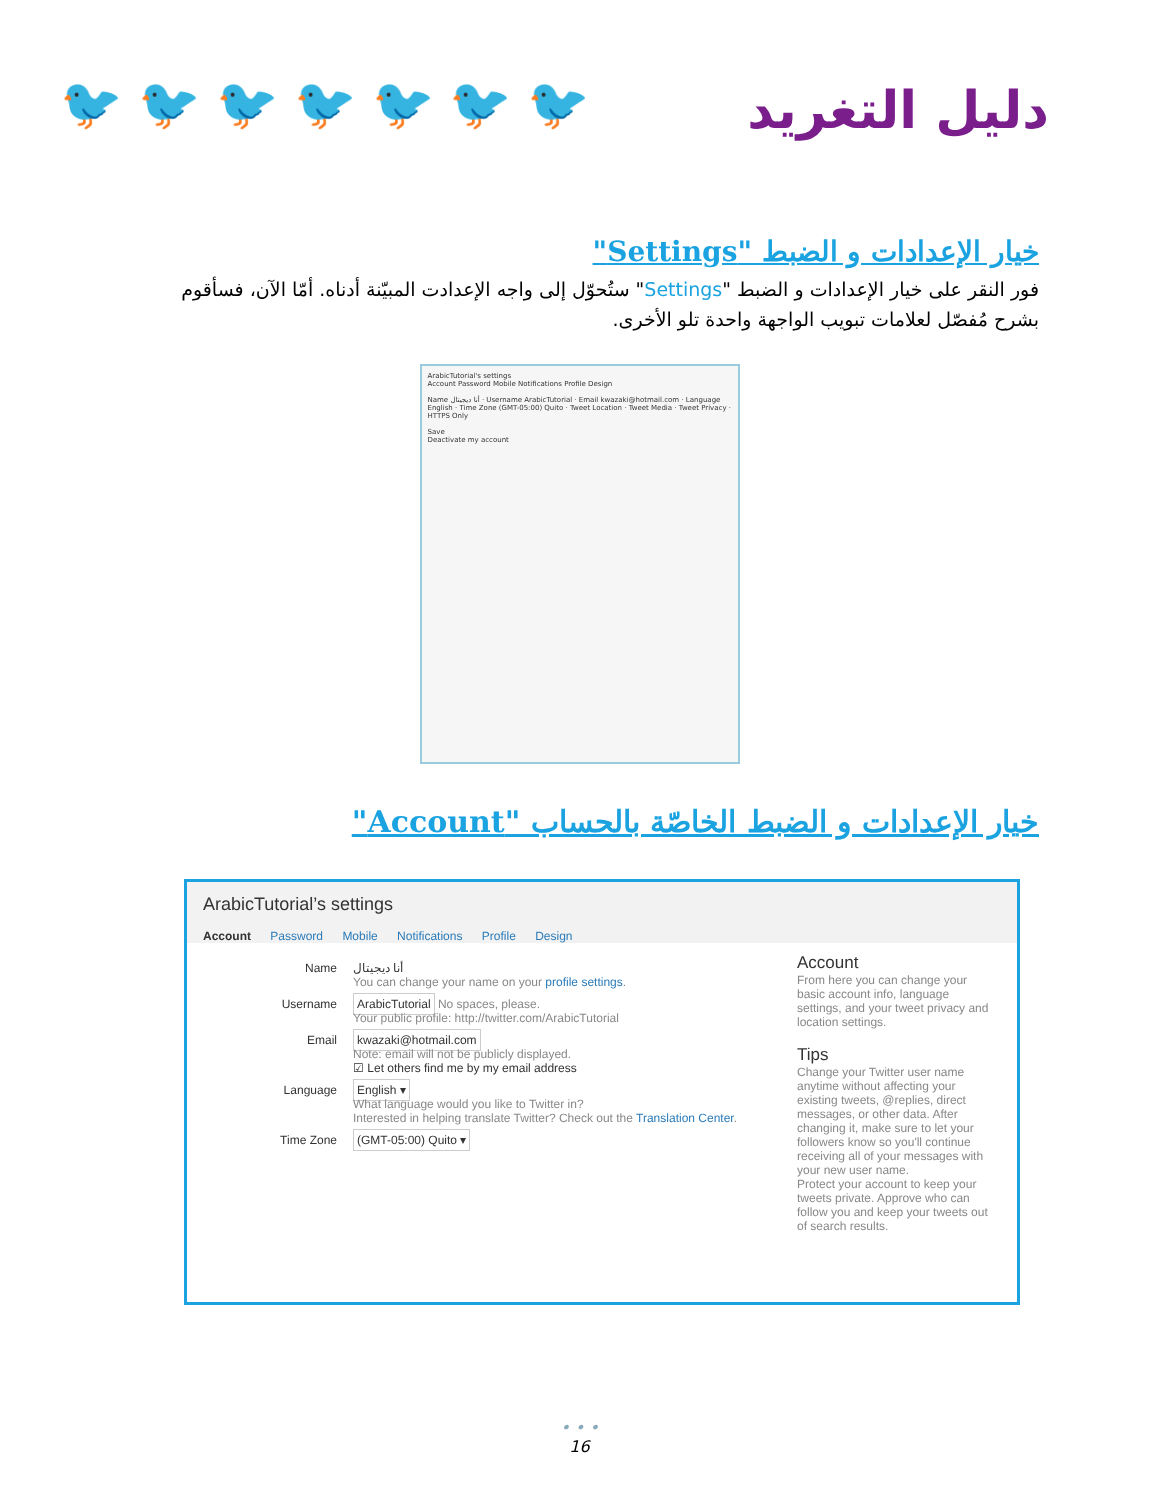🐦 🐦 🐦 🐦 🐦 🐦 🐦 دليل التغريد
خيار الإعدادات و الضبط "Settings"
فور النقر على خيار الإعدادات و الضبط "Settings" ستُحوّل إلى واجه الإعدادت المبيّنة أدناه. أمّا الآن، فسأقوم بشرح مُفصّل لعلامات تبويب الواجهة واحدة تلو الأخرى.
ArabicTutorial's settings
Account Password Mobile Notifications Profile Design
Name أنا ديجيتال · Username ArabicTutorial · Email kwazaki@hotmail.com · Language English · Time Zone (GMT-05:00) Quito · Tweet Location · Tweet Media · Tweet Privacy · HTTPS Only
Save
Deactivate my account
خيار الإعدادات و الضبط الخاصّة بالحساب "Account"
ArabicTutorial’s settings
Account Password Mobile Notifications Profile Design
Name أنا ديجيتال
You can change your name on your profile settings.
Username
ArabicTutorial No spaces, please.
Your public profile: http://twitter.com/ArabicTutorial
Email
kwazaki@hotmail.com
Note: email will not be publicly displayed.
☑ Let others find me by my email address
Language
English ▾
What language would you like to Twitter in?
Interested in helping translate Twitter? Check out the Translation Center.
Time Zone
(GMT-05:00) Quito ▾
Account
From here you can change your basic account info, language settings, and your tweet privacy and location settings.
Tips
Change your Twitter user name anytime without affecting your existing tweets, @replies, direct messages, or other data. After changing it, make sure to let your followers know so you'll continue receiving all of your messages with your new user name.
Protect your account to keep your tweets private. Approve who can follow you and keep your tweets out of search results.
• • •
16